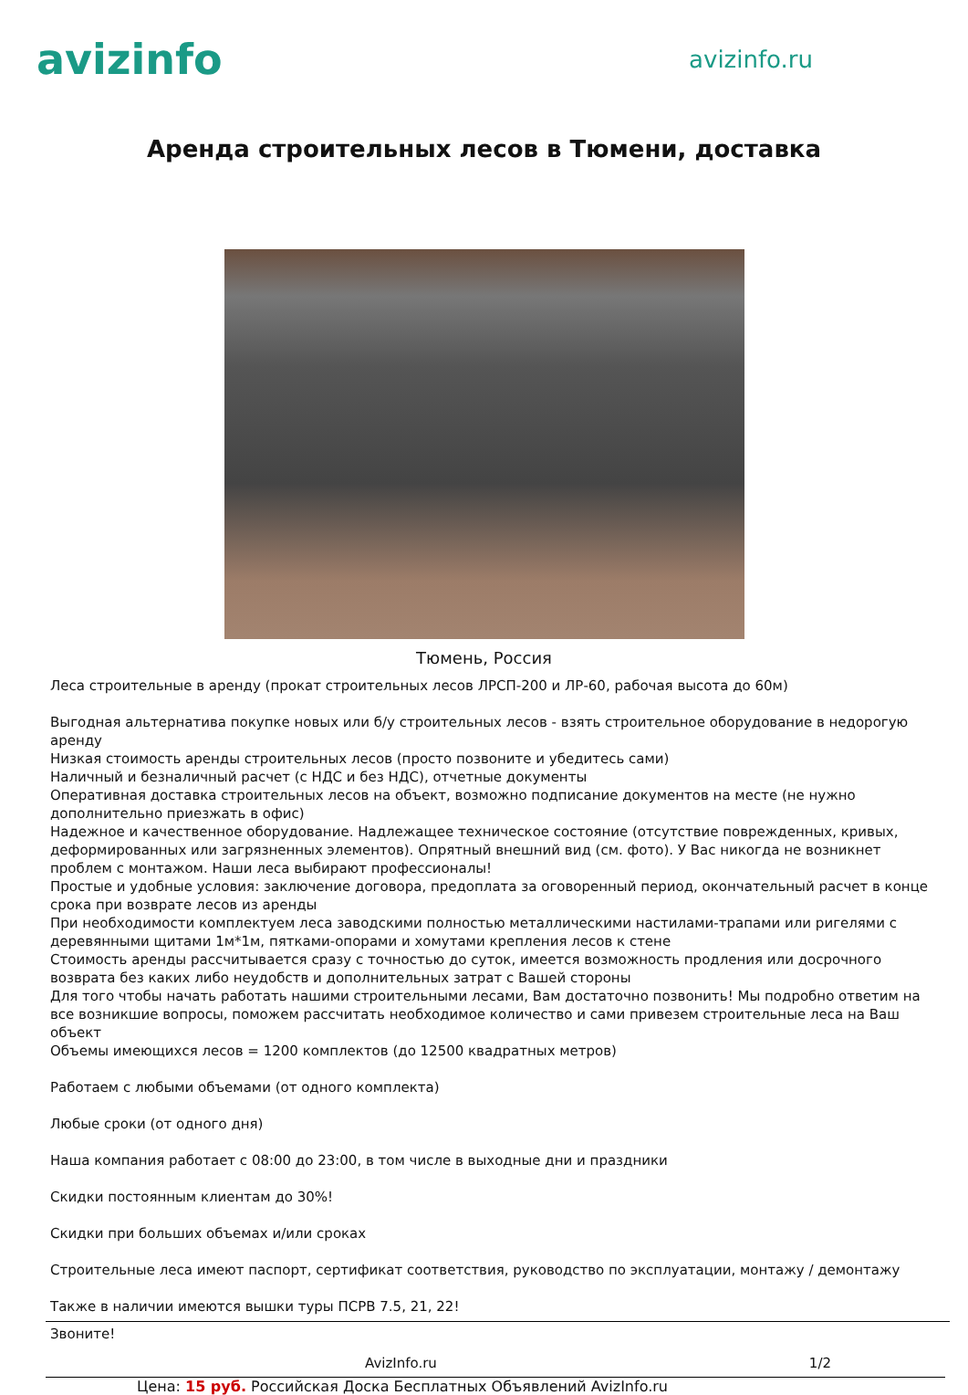avizinfo
avizinfo.ru
Аренда строительных лесов в Тюмени, доставка
Тюмень, Россия
Леса строительные в аренду (прокат строительных лесов ЛРСП-200 и ЛР-60, рабочая высота до 60м)
Выгодная альтернатива покупке новых или б/у строительных лесов - взять строительное оборудование в недорогую аренду
Низкая стоимость аренды строительных лесов (просто позвоните и убедитесь сами)
Наличный и безналичный расчет (с НДС и без НДС), отчетные документы
Оперативная доставка строительных лесов на объект, возможно подписание документов на месте (не нужно дополнительно приезжать в офис)
Надежное и качественное оборудование. Надлежащее техническое состояние (отсутствие поврежденных, кривых, деформированных или загрязненных элементов). Опрятный внешний вид (см. фото). У Вас никогда не возникнет проблем с монтажом. Наши леса выбирают профессионалы!
Простые и удобные условия: заключение договора, предоплата за оговоренный период, окончательный расчет в конце срока при возврате лесов из аренды
При необходимости комплектуем леса заводскими полностью металлическими настилами-трапами или ригелями с деревянными щитами 1м*1м, пятками-опорами и хомутами крепления лесов к стене
Стоимость аренды рассчитывается сразу с точностью до суток, имеется возможность продления или досрочного возврата без каких либо неудобств и дополнительных затрат с Вашей стороны
Для того чтобы начать работать нашими строительными лесами, Вам достаточно позвонить! Мы подробно ответим на все возникшие вопросы, поможем рассчитать необходимое количество и сами привезем строительные леса на Ваш объект
Объемы имеющихся лесов = 1200 комплектов (до 12500 квадратных метров)
Работаем с любыми объемами (от одного комплекта)
Любые сроки (от одного дня)
Наша компания работает с 08:00 до 23:00, в том числе в выходные дни и праздники
Скидки постоянным клиентам до 30%!
Скидки при больших объемах и/или сроках
Строительные леса имеют паспорт, сертификат соответствия, руководство по эксплуатации, монтажу / демонтажу
Также в наличии имеются вышки туры ПСРВ 7.5, 21, 22!
Звоните!
AvizInfo.ru 1/2
Цена: 15 руб. Российская Доска Бесплатных Объявлений AvizInfo.ru